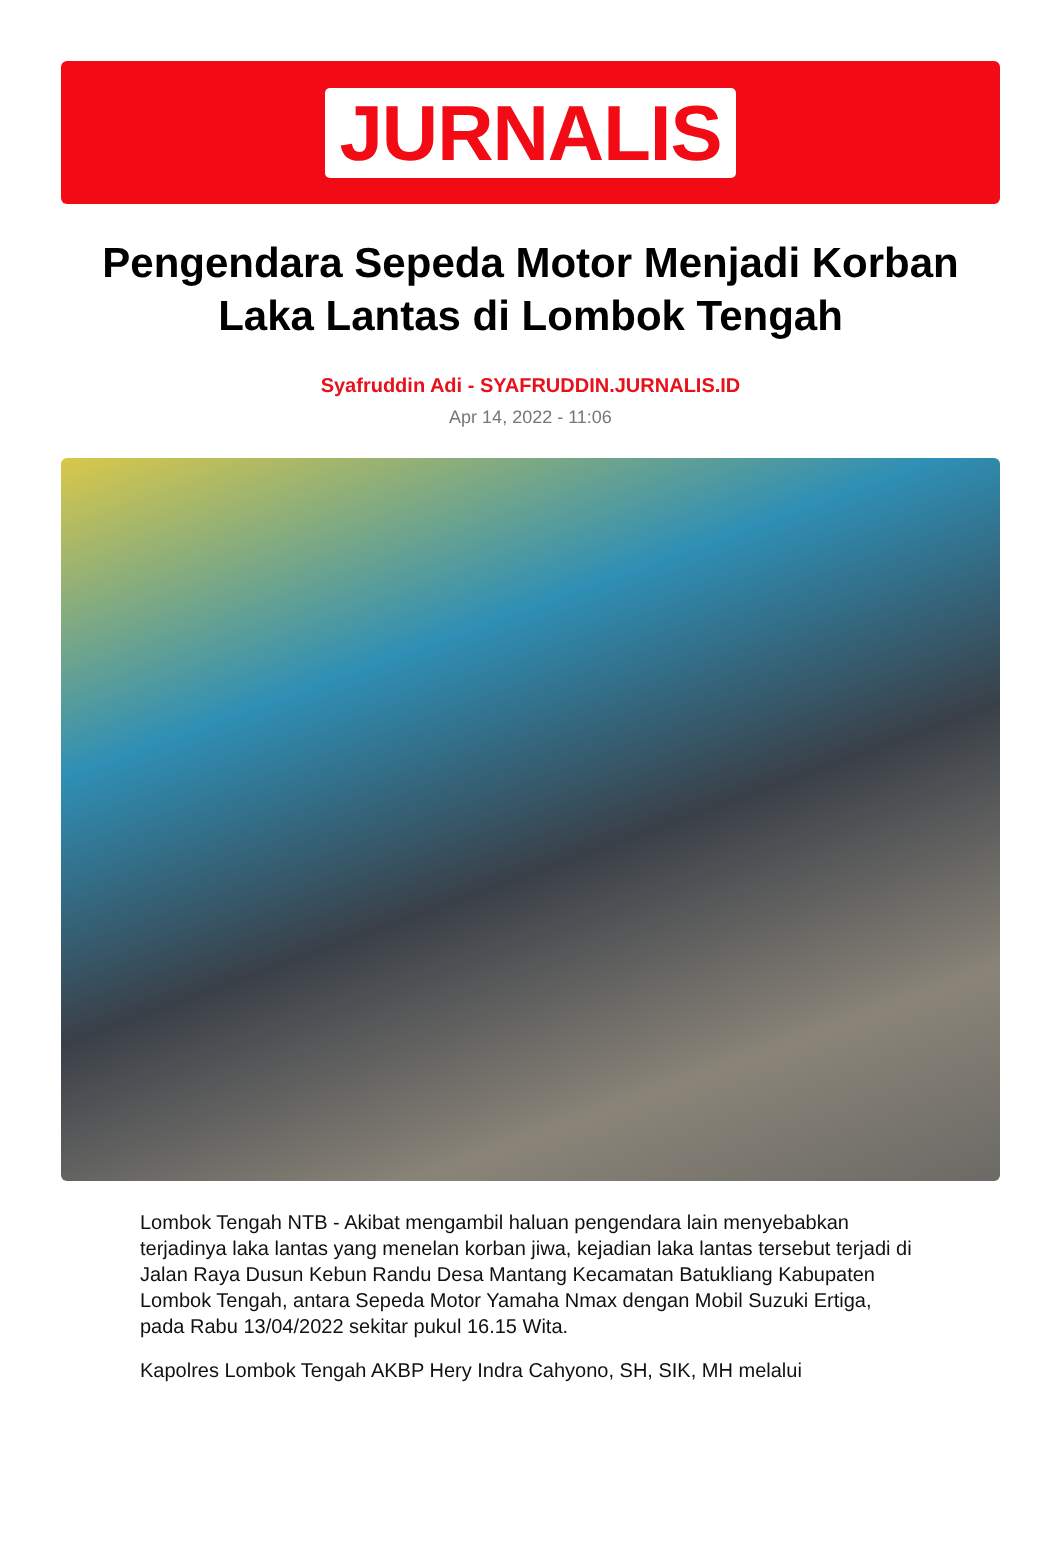JURNALIS
Pengendara Sepeda Motor Menjadi Korban Laka Lantas di Lombok Tengah
Syafruddin Adi - SYAFRUDDIN.JURNALIS.ID
Apr 14, 2022 - 11:06
Lombok Tengah NTB - Akibat mengambil haluan pengendara lain menyebabkan terjadinya laka lantas yang menelan korban jiwa, kejadian laka lantas tersebut terjadi di Jalan Raya Dusun Kebun Randu Desa Mantang Kecamatan Batukliang Kabupaten Lombok Tengah, antara Sepeda Motor Yamaha Nmax dengan Mobil Suzuki Ertiga, pada Rabu 13/04/2022 sekitar pukul 16.15 Wita.
Kapolres Lombok Tengah AKBP Hery Indra Cahyono, SH, SIK, MH melalui